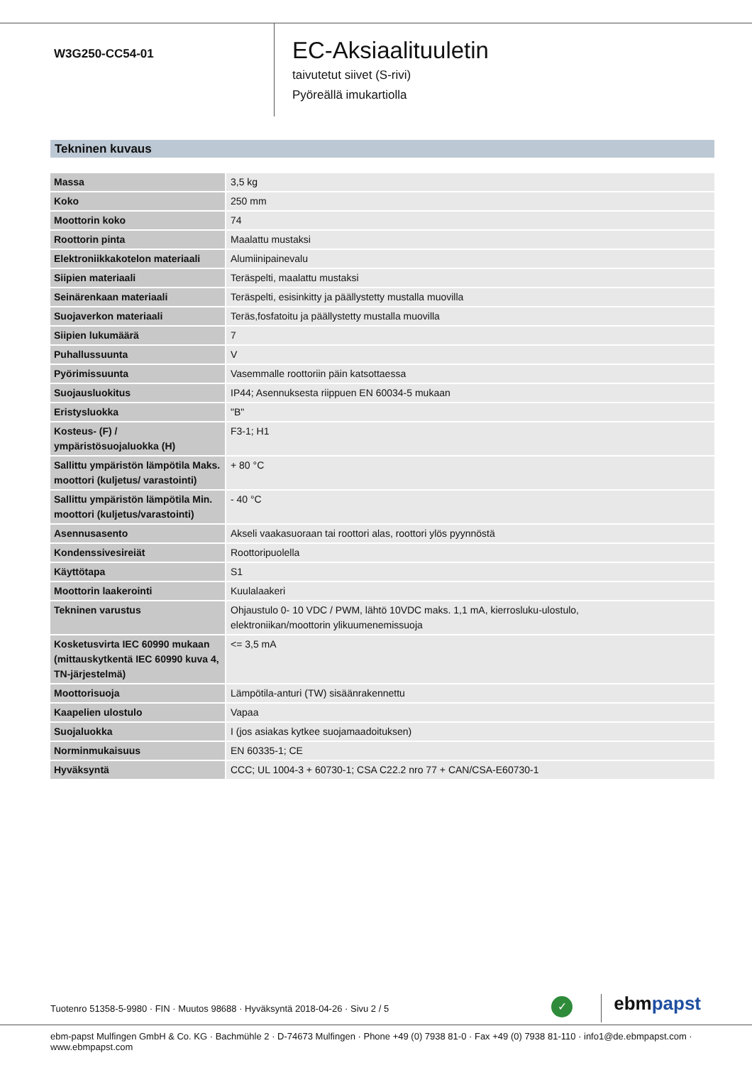W3G250-CC54-01
EC-Aksiaalituuletin
taivutetut siivet (S-rivi)
Pyöreällä imukartiolla
Tekninen kuvaus
| Massa | 3,5 kg |
| Koko | 250 mm |
| Moottorin koko | 74 |
| Roottorin pinta | Maalattu mustaksi |
| Elektroniikkakotelon materiaali | Alumiinipainevalu |
| Siipien materiaali | Teräspelti, maalattu mustaksi |
| Seinärenkaan materiaali | Teräspelti, esisinkitty ja päällystetty mustalla muovilla |
| Suojaverkon materiaali | Teräs,fosfatoitu ja päällystetty mustalla muovilla |
| Siipien lukumäärä | 7 |
| Puhallussuunta | V |
| Pyörimissuunta | Vasemmalle roottoriin päin katsottaessa |
| Suojausluokitus | IP44; Asennuksesta riippuen EN 60034-5 mukaan |
| Eristysluokka | "B" |
| Kosteus- (F) / ympäristösuojaluokka (H) | F3-1; H1 |
| Sallittu ympäristön lämpötila Maks. moottori (kuljetus/ varastointi) | + 80 °C |
| Sallittu ympäristön lämpötila Min. moottori (kuljetus/varastointi) | - 40 °C |
| Asennusasento | Akseli vaakasuoraan tai roottori alas, roottori ylös pyynnöstä |
| Kondenssivesireiät | Roottoripuolella |
| Käyttötapa | S1 |
| Moottorin laakerointi | Kuulalaakeri |
| Tekninen varustus | Ohjaustulo 0- 10 VDC / PWM, lähtö 10VDC maks. 1,1 mA, kierrosluku-ulostulo, elektroniikan/moottorin ylikuumenemissuoja |
| Kosketusvirta IEC 60990 mukaan (mittauskytkentä IEC 60990 kuva 4, TN-järjestelmä) | <= 3,5 mA |
| Moottorisuoja | Lämpötila-anturi (TW) sisäänrakennettu |
| Kaapelien ulostulo | Vapaa |
| Suojaluokka | I (jos asiakas kytkee suojamaadoituksen) |
| Norminmukaisuus | EN 60335-1; CE |
| Hyväksyntä | CCC; UL 1004-3 + 60730-1; CSA C22.2 nro 77 + CAN/CSA-E60730-1 |
Tuotenro 51358-5-9980 · FIN · Muutos 98688 · Hyväksyntä 2018-04-26 · Sivu 2 / 5
✓ ebmpapst
ebm-papst Mulfingen GmbH & Co. KG · Bachmühle 2 · D-74673 Mulfingen · Phone +49 (0) 7938 81-0 · Fax +49 (0) 7938 81-110 · info1@de.ebmpapst.com · www.ebmpapst.com